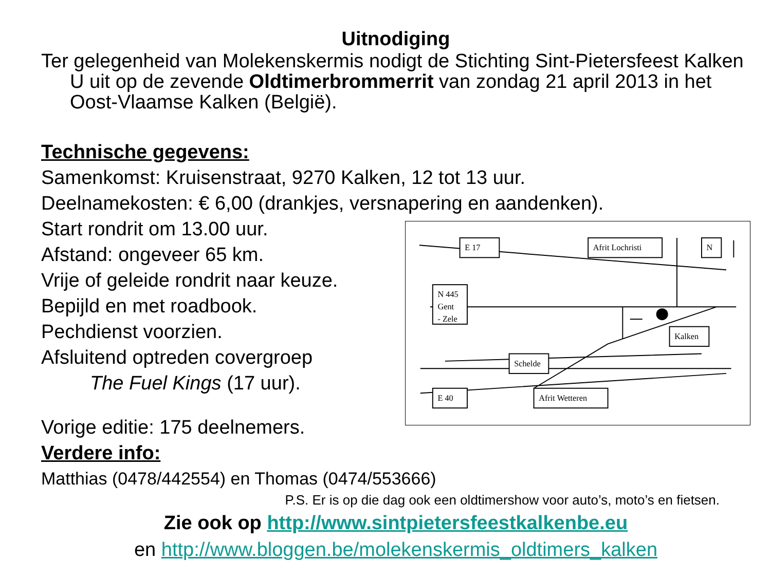Uitnodiging
Ter gelegenheid van Molekenskermis nodigt de Stichting Sint-Pietersfeest Kalken U uit op de zevende Oldtimerbrommerrit van zondag 21 april 2013 in het Oost-Vlaamse Kalken (België).
Technische gegevens:
Samenkomst: Kruisenstraat, 9270 Kalken, 12 tot 13 uur.
Deelnamekosten: € 6,00 (drankjes, versnapering en aandenken).
Start rondrit om 13.00 uur.
Afstand: ongeveer 65 km.
Vrije of geleide rondrit naar keuze.
Bepijld en met roadbook.
Pechdienst voorzien.
Afsluitend optreden covergroep
The Fuel Kings (17 uur).
Vorige editie: 175 deelnemers.
E 17
Afrit Lochristi
N
N 445
Gent
- Zele
Kalken
Schelde
E 40
Afrit Wetteren
Verdere info:
Matthias (0478/442554) en Thomas (0474/553666)
P.S. Er is op die dag ook een oldtimershow voor auto’s, moto’s en fietsen.
Zie ook op http://www.sintpietersfeestkalkenbe.eu
en http://www.bloggen.be/molekenskermis_oldtimers_kalken